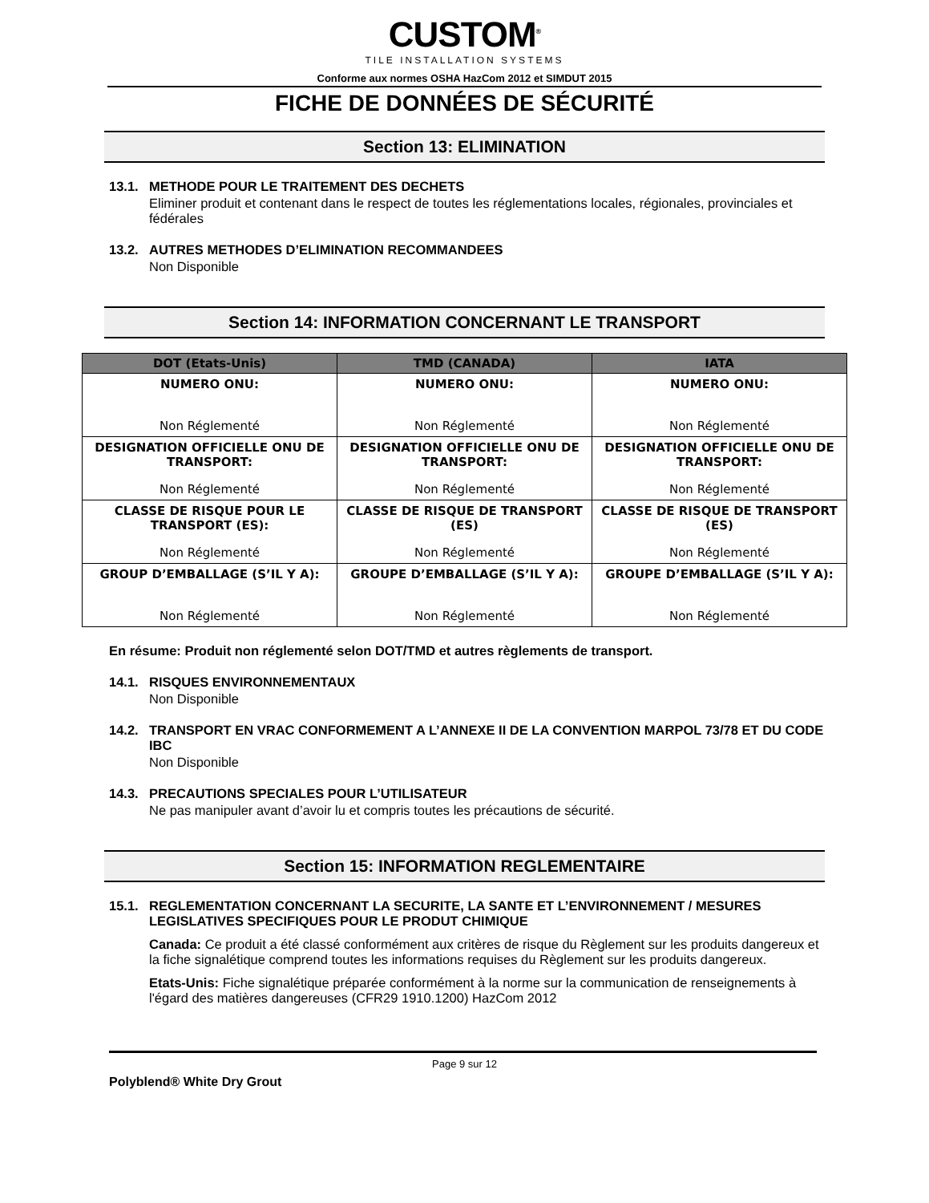CUSTOM<sup>®</sup>
TILE INSTALLATION SYSTEMS
Conforme aux normes OSHA HazCom 2012 et SIMDUT 2015
FICHE DE DONNÉES DE SÉCURITÉ
Section 13: ELIMINATION
13.1. METHODE POUR LE TRAITEMENT DES DECHETS
Eliminer produit et contenant dans le respect de toutes les réglementations locales, régionales, provinciales et fédérales
13.2. AUTRES METHODES D’ELIMINATION RECOMMANDEES
Non Disponible
Section 14: INFORMATION CONCERNANT LE TRANSPORT
| DOT (Etats-Unis) | TMD (CANADA) | IATA |
| --- | --- | --- |
| NUMERO ONU: Non Réglementé | NUMERO ONU: Non Réglementé | NUMERO ONU: Non Réglementé |
| DESIGNATION OFFICIELLE ONU DE TRANSPORT: Non Réglementé | DESIGNATION OFFICIELLE ONU DE TRANSPORT: Non Réglementé | DESIGNATION OFFICIELLE ONU DE TRANSPORT: Non Réglementé |
| CLASSE DE RISQUE POUR LE TRANSPORT (ES): Non Réglementé | CLASSE DE RISQUE DE TRANSPORT (ES) Non Réglementé | CLASSE DE RISQUE DE TRANSPORT (ES) Non Réglementé |
| GROUP D’EMBALLAGE (S’IL Y A): Non Réglementé | GROUPE D’EMBALLAGE (S’IL Y A): Non Réglementé | GROUPE D’EMBALLAGE (S’IL Y A): Non Réglementé |
En résume: Produit non réglementé selon DOT/TMD et autres règlements de transport.
14.1. RISQUES ENVIRONNEMENTAUX
Non Disponible
14.2. TRANSPORT EN VRAC CONFORMEMENT A L’ANNEXE II DE LA CONVENTION MARPOL 73/78 ET DU CODE IBC
Non Disponible
14.3. PRECAUTIONS SPECIALES POUR L’UTILISATEUR
Ne pas manipuler avant d’avoir lu et compris toutes les précautions de sécurité.
Section 15: INFORMATION REGLEMENTAIRE
15.1. REGLEMENTATION CONCERNANT LA SECURITE, LA SANTE ET L’ENVIRONNEMENT / MESURES LEGISLATIVES SPECIFIQUES POUR LE PRODUT CHIMIQUE
Canada: Ce produit a été classé conformément aux critères de risque du Règlement sur les produits dangereux et la fiche signalétique comprend toutes les informations requises du Règlement sur les produits dangereux.
Etats-Unis: Fiche signalétique préparée conformément à la norme sur la communication de renseignements à l'égard des matières dangereuses (CFR29 1910.1200) HazCom 2012
Page 9 sur 12
Polyblend® White Dry Grout